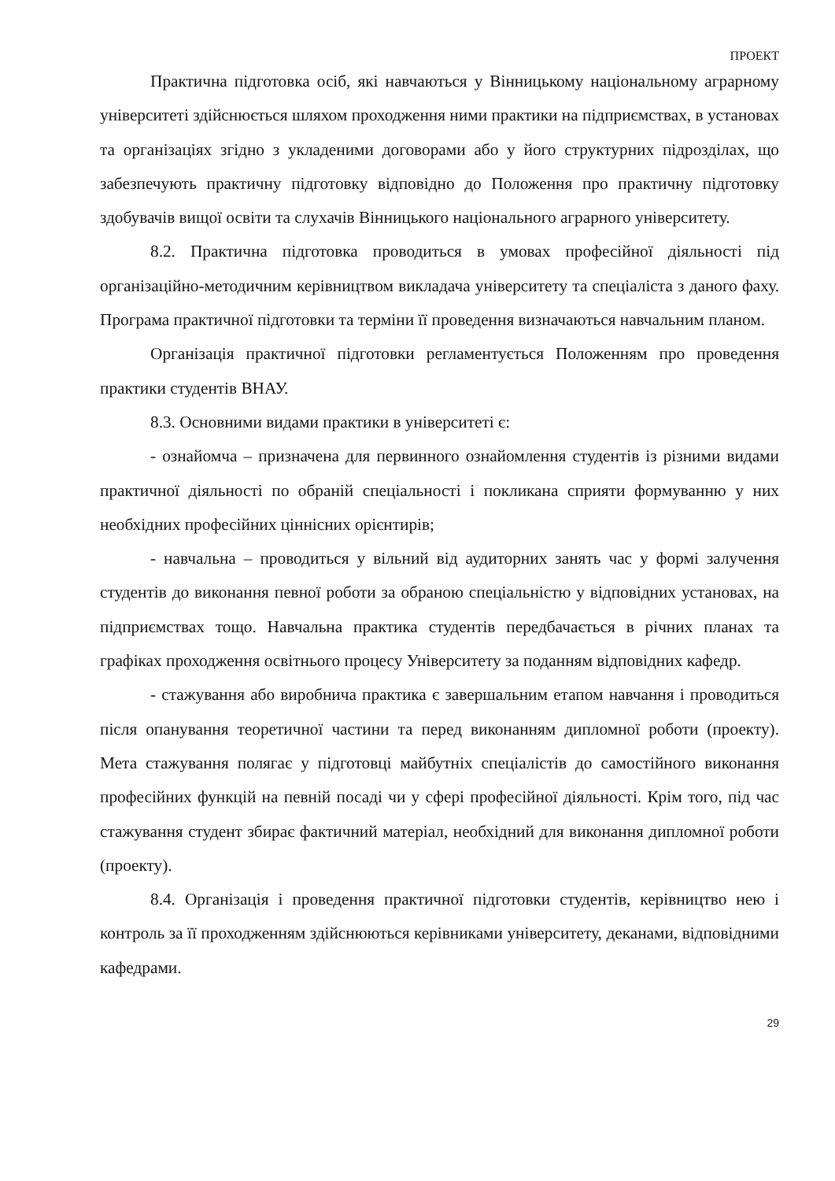ПРОЕКТ
Практична підготовка осіб, які навчаються у Вінницькому національному аграрному університеті здійснюється шляхом проходження ними практики на підприємствах, в установах та організаціях згідно з укладеними договорами або у його структурних підрозділах, що забезпечують практичну підготовку відповідно до Положення про практичну підготовку здобувачів вищої освіти та слухачів Вінницького національного аграрного університету.
8.2. Практична підготовка проводиться в умовах професійної діяльності під організаційно-методичним керівництвом викладача університету та спеціаліста з даного фаху. Програма практичної підготовки та терміни її проведення визначаються навчальним планом.
Організація практичної підготовки регламентується Положенням про проведення практики студентів ВНАУ.
8.3. Основними видами практики в університеті є:
- ознайомча – призначена для первинного ознайомлення студентів із різними видами практичної діяльності по обраній спеціальності і покликана сприяти формуванню у них необхідних професійних ціннісних орієнтирів;
- навчальна – проводиться у вільний від аудиторних занять час у формі залучення студентів до виконання певної роботи за обраною спеціальністю у відповідних установах, на підприємствах тощо. Навчальна практика студентів передбачається в річних планах та графіках проходження освітнього процесу Університету за поданням відповідних кафедр.
- стажування або виробнича практика є завершальним етапом навчання і проводиться після опанування теоретичної частини та перед виконанням дипломної роботи (проекту). Мета стажування полягає у підготовці майбутніх спеціалістів до самостійного виконання професійних функцій на певній посаді чи у сфері професійної діяльності. Крім того, під час стажування студент збирає фактичний матеріал, необхідний для виконання дипломної роботи (проекту).
8.4. Організація і проведення практичної підготовки студентів, керівництво нею і контроль за її проходженням здійснюються керівниками університету, деканами, відповідними кафедрами.
29